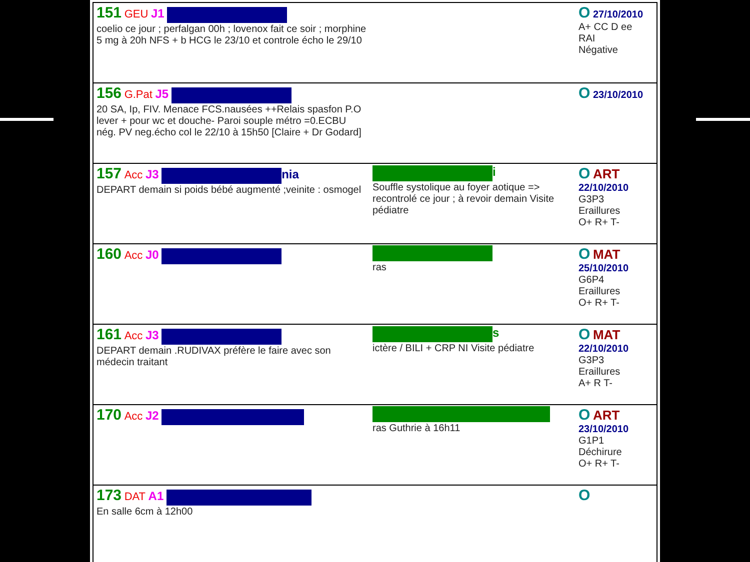| 151 GEU J1 coelio ce jour ; perfalgan 00h ; lovenox fait ce soir ; morphine 5 mg à 20h NFS + b HCG le 23/10 et controle écho le 29/10 | | O 27/10/2010 A+ CC D ee RAI Négative |
| 156 G.Pat J5 20 SA, Ip, FIV. Menace FCS.nausées ++Relais spasfon P.O lever + pour wc et douche- Paroi souple métro =0.ECBU nég. PV neg.écho col le 22/10 à 15h50 [Claire + Dr Godard] | | O 23/10/2010 |
| 157 Acc J3 nia DEPART demain si poids bébé augmenté ;veinite : osmogel | i Souffle systolique au foyer aotique => recontrolé ce jour ; à revoir demain Visite pédiatre | O ART 22/10/2010 G3P3 Eraillures O+ R+ T- |
| 160 Acc J0 | ras | O MAT 25/10/2010 G6P4 Eraillures O+ R+ T- |
| 161 Acc J3 DEPART demain .RUDIVAX préfère le faire avec son médecin traitant | s ictère / BILI + CRP NI Visite pédiatre | O MAT 22/10/2010 G3P3 Eraillures A+ R T- |
| 170 Acc J2 | ras Guthrie à 16h11 | O ART 23/10/2010 G1P1 Déchirure O+ R+ T- |
| 173 DAT A1 En salle 6cm à 12h00 | | O |